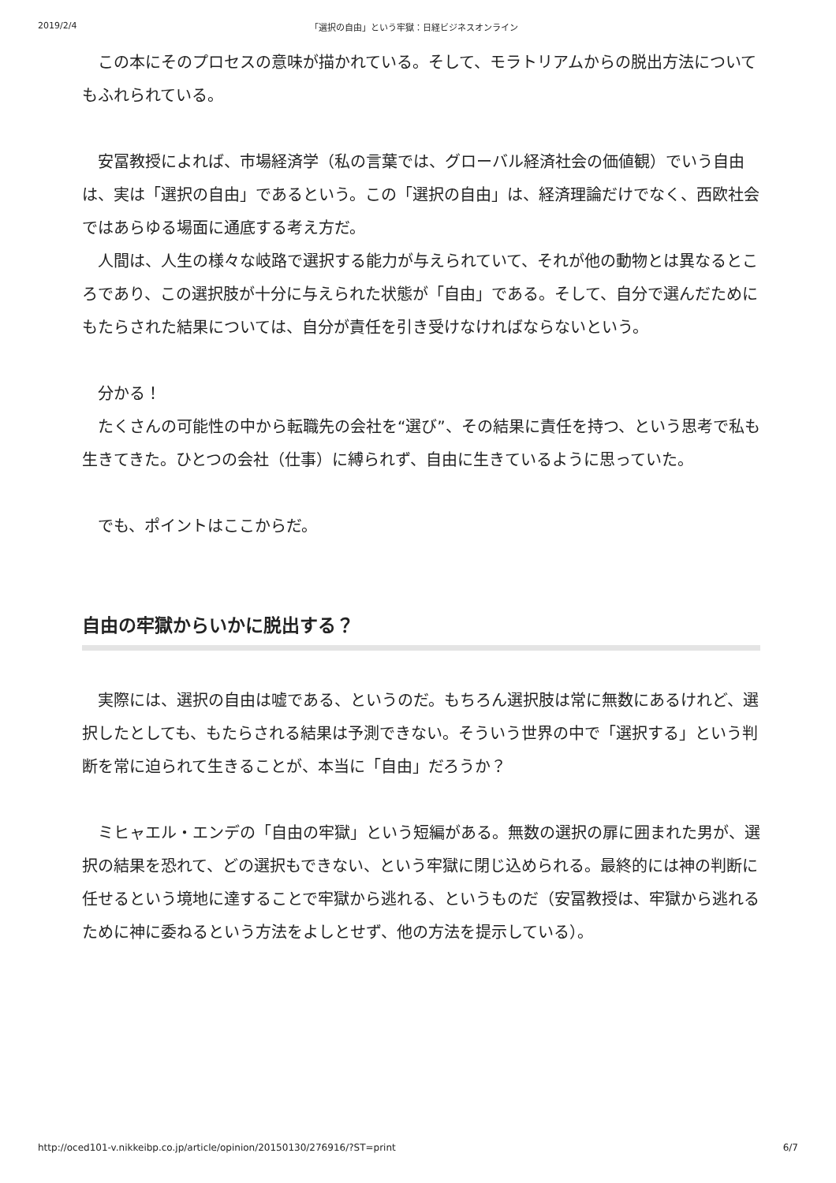2019/2/4 「選択の自由」という牢獄：日経ビジネスオンライン
　この本にそのプロセスの意味が描かれている。そして、モラトリアムからの脱出方法についてもふれられている。
　安冨教授によれば、市場経済学（私の言葉では、グローバル経済社会の価値観）でいう自由は、実は「選択の自由」であるという。この「選択の自由」は、経済理論だけでなく、西欧社会ではあらゆる場面に通底する考え方だ。
　人間は、人生の様々な岐路で選択する能力が与えられていて、それが他の動物とは異なるところであり、この選択肢が十分に与えられた状態が「自由」である。そして、自分で選んだためにもたらされた結果については、自分が責任を引き受けなければならないという。
　分かる！
　たくさんの可能性の中から転職先の会社を“選び”、その結果に責任を持つ、という思考で私も生きてきた。ひとつの会社（仕事）に縛られず、自由に生きているように思っていた。
　でも、ポイントはここからだ。
自由の牢獄からいかに脱出する？
　実際には、選択の自由は嘘である、というのだ。もちろん選択肢は常に無数にあるけれど、選択したとしても、もたらされる結果は予測できない。そういう世界の中で「選択する」という判断を常に迫られて生きることが、本当に「自由」だろうか？
　ミヒャエル・エンデの「自由の牢獄」という短編がある。無数の選択の扉に囲まれた男が、選択の結果を恐れて、どの選択もできない、という牢獄に閉じ込められる。最終的には神の判断に任せるという境地に達することで牢獄から逃れる、というものだ（安冨教授は、牢獄から逃れるために神に委ねるという方法をよしとせず、他の方法を提示している）。
http://oced101-v.nikkeibp.co.jp/article/opinion/20150130/276916/?ST=print 6/7